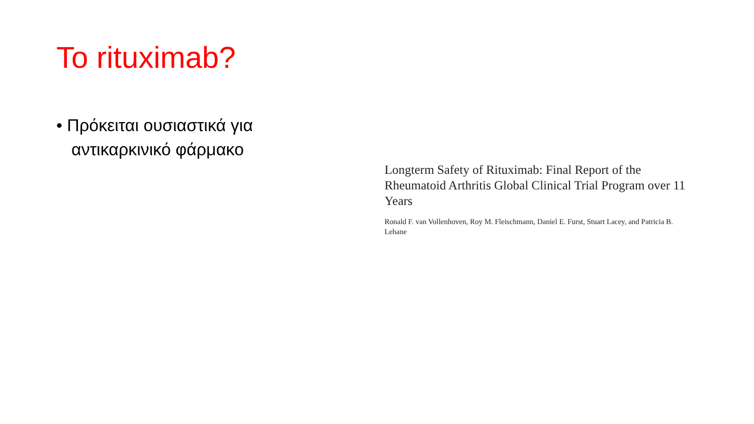To rituximab?
• Πρόκειται ουσιαστικά για αντικαρκινικό φάρμακο
Longterm Safety of Rituximab: Final Report of the Rheumatoid Arthritis Global Clinical Trial Program over 11 Years
Ronald F. van Vollenhoven, Roy M. Fleischmann, Daniel E. Furst, Stuart Lacey, and Patricia B. Lehane